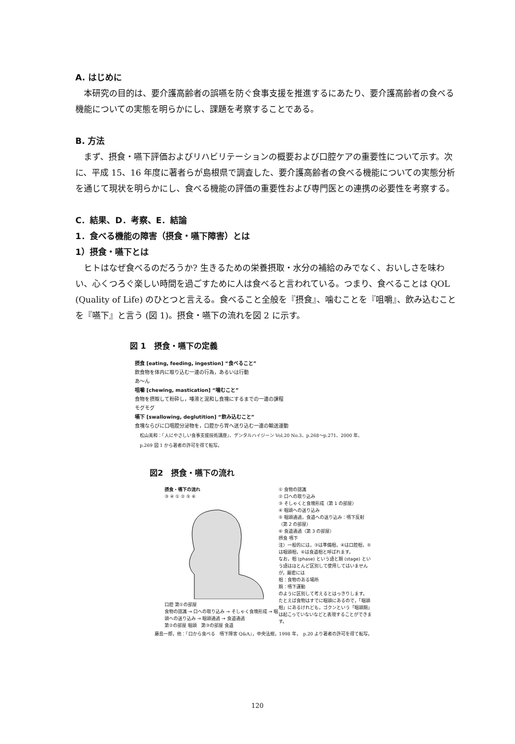A. はじめに
本研究の目的は、要介護高齢者の誤嚥を防ぐ食事支援を推進するにあたり、要介護高齢者の食べる機能についての実態を明らかにし、課題を考察することである。
B. 方法
まず、摂食・嚥下評価およびリハビリテーションの概要および口腔ケアの重要性について示す。次に、平成 15、16 年度に著者らが島根県で調査した、要介護高齢者の食べる機能についての実態分析を通じて現状を明らかにし、食べる機能の評価の重要性および専門医との連携の必要性を考察する。
C．結果、D．考察、E．結論
1．食べる機能の障害（摂食・嚥下障害）とは
1）摂食・嚥下とは
ヒトはなぜ食べるのだろうか? 生きるための栄養摂取・水分の補給のみでなく、おいしさを味わい、心くつろぐ楽しい時間を過ごすために人は食べると言われている。つまり、食べることは QOL (Quality of Life) のひとつと言える。食べること全般を『摂食』、噛むことを『咀嚼』、飲み込むことを『嚥下』と言う (図 1)。摂食・嚥下の流れを図 2 に示す。
図 1　摂食・嚥下の定義
摂食 [eating, feeding, ingestion] “食べること”
飲食物を体内に取り込む一連の行為，あるいは行動
あ〜ん
咀嚼 [chewing, mastication] “噛むこと”
食物を摂取して粉砕し，唾液と混和し食塊にするまでの一連の課程
モグモグ
嚥下 [swallowing, deglutition] “飲み込むこと”
食塊ならびに口咽腔分泌物を，口腔から胃へ送り込む一連の輸送運動
松山美和：『人にやさしい食事支援技術講座』、デンタルハイジーン Vol.20 No.3、p.268〜p.271、2000 年、
p.269 図 1 から著者の許可を得て転写。
図2　摂食・嚥下の流れ
摂食・嚥下の流れ
③ ④ ① ② ⑤ ⑥
口腔 第①の部屋
食物の認識 → 口への取り込み → そしゃく食塊形成 → 咽頭への送り込み → 咽頭通過 → 食道通過
第②の部屋 咽頭　第③の部屋 食道
① 食物の認識
② 口への取り込み
③ そしゃくと食塊形成（第 1 の部屋）
④ 咽頭への送り込み
⑤ 咽頭通過，食道への送り込み：嚥下反射（第 2 の部屋）
⑥ 食道通過（第 3 の部屋）
摂食 嚥下
注）一般的には，③は準備相，④は口腔相，⑤は咽頭相，⑥は食道相と呼ばれます。
なお，相 (phase) という語と期 (stage) という語はほとんど区別して使用してはいませんが，厳密には
相：食物のある場所
期：嚥下運動
のように区別して考えるとはっきりします。
たとえば食物はすでに咽頭にあるので，「咽頭相」にあるけれども，ゴクンという「咽頭期」は起こっていないなどと表現することができます。
藤島一郎，他：『口から食べる　嚥下障害 Q&A』，中央法規，1998 年，　p.20 より著者の許可を得て転写。
120